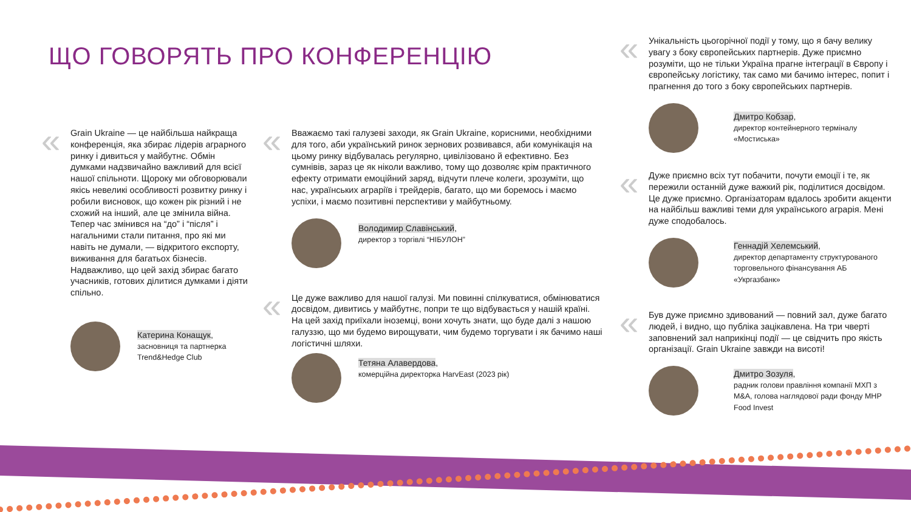ЩО ГОВОРЯТЬ ПРО КОНФЕРЕНЦІЮ
« Grain Ukraine — це найбільша найкраща конференція, яка збирає лідерів аграрного ринку і дивиться у майбутнє. Обмін думками надзвичайно важливий для всієї нашої спільноти. Щороку ми обговорювали якісь невеликі особливості розвитку ринку і робили висновок, що кожен рік різний і не схожий на інший, але це змінила війна. Тепер час змінився на “до” і “після” і нагальними стали питання, про які ми навіть не думали, — відкритого експорту, виживання для багатьох бізнесів. Надважливо, що цей захід збирає багато учасників, готових ділитися думками і діяти спільно.
Катерина Конащук,
засновниця та партнерка Trend&Hedge Club
« Вважаємо такі галузеві заходи, як Grain Ukraine, корисними, необхідними для того, аби український ринок зернових розвивався, аби комунікація на цьому ринку відбувалась регулярно, цивілізовано й ефективно. Без сумнівів, зараз це як ніколи важливо, тому що дозволяє крім практичного ефекту отримати емоційний заряд, відчути плече колеги, зрозуміти, що нас, українських аграріїв і трейдерів, багато, що ми боремось і маємо успіхи, і маємо позитивні перспективи у майбутньому.
Володимир Славінський,
директор з торгівлі “НІБУЛОН”
« Це дуже важливо для нашої галузі. Ми повинні спілкуватися, обмінюватися досвідом, дивитись у майбутнє, попри те що відбувається у нашій країні. На цей захід приїхали іноземці, вони хочуть знати, що буде далі з нашою галуззю, що ми будемо вирощувати, чим будемо торгувати і як бачимо наші логістичні шляхи.
Тетяна Алавердова,
комерційна директорка HarvEast (2023 рік)
« Унікальність цьогорічної події у тому, що я бачу велику увагу з боку європейських партнерів. Дуже приємно розуміти, що не тільки Україна прагне інтеграції в Європу і європейську логістику, так само ми бачимо інтерес, попит і прагнення до того з боку європейських партнерів.
Дмитро Кобзар,
директор контейнерного терміналу «Мостиська»
« Дуже приємно всіх тут побачити, почути емоції і те, як пережили останній дуже важкий рік, поділитися досвідом. Це дуже приємно. Організаторам вдалось зробити акценти на найбільш важливі теми для українського аграрія. Мені дуже сподобалось.
Геннадій Хелемський,
директор департаменту структурованого торговельного фінансування АБ «Укргазбанк»
« Був дуже приємно здивований — повний зал, дуже багато людей, і видно, що публіка зацікавлена. На три чверті заповнений зал наприкінці події — це свідчить про якість організації. Grain Ukraine завжди на висоті!
Дмитро Зозуля,
радник голови правління компанії МХП з M&A, голова наглядової ради фонду MHP Food Invest